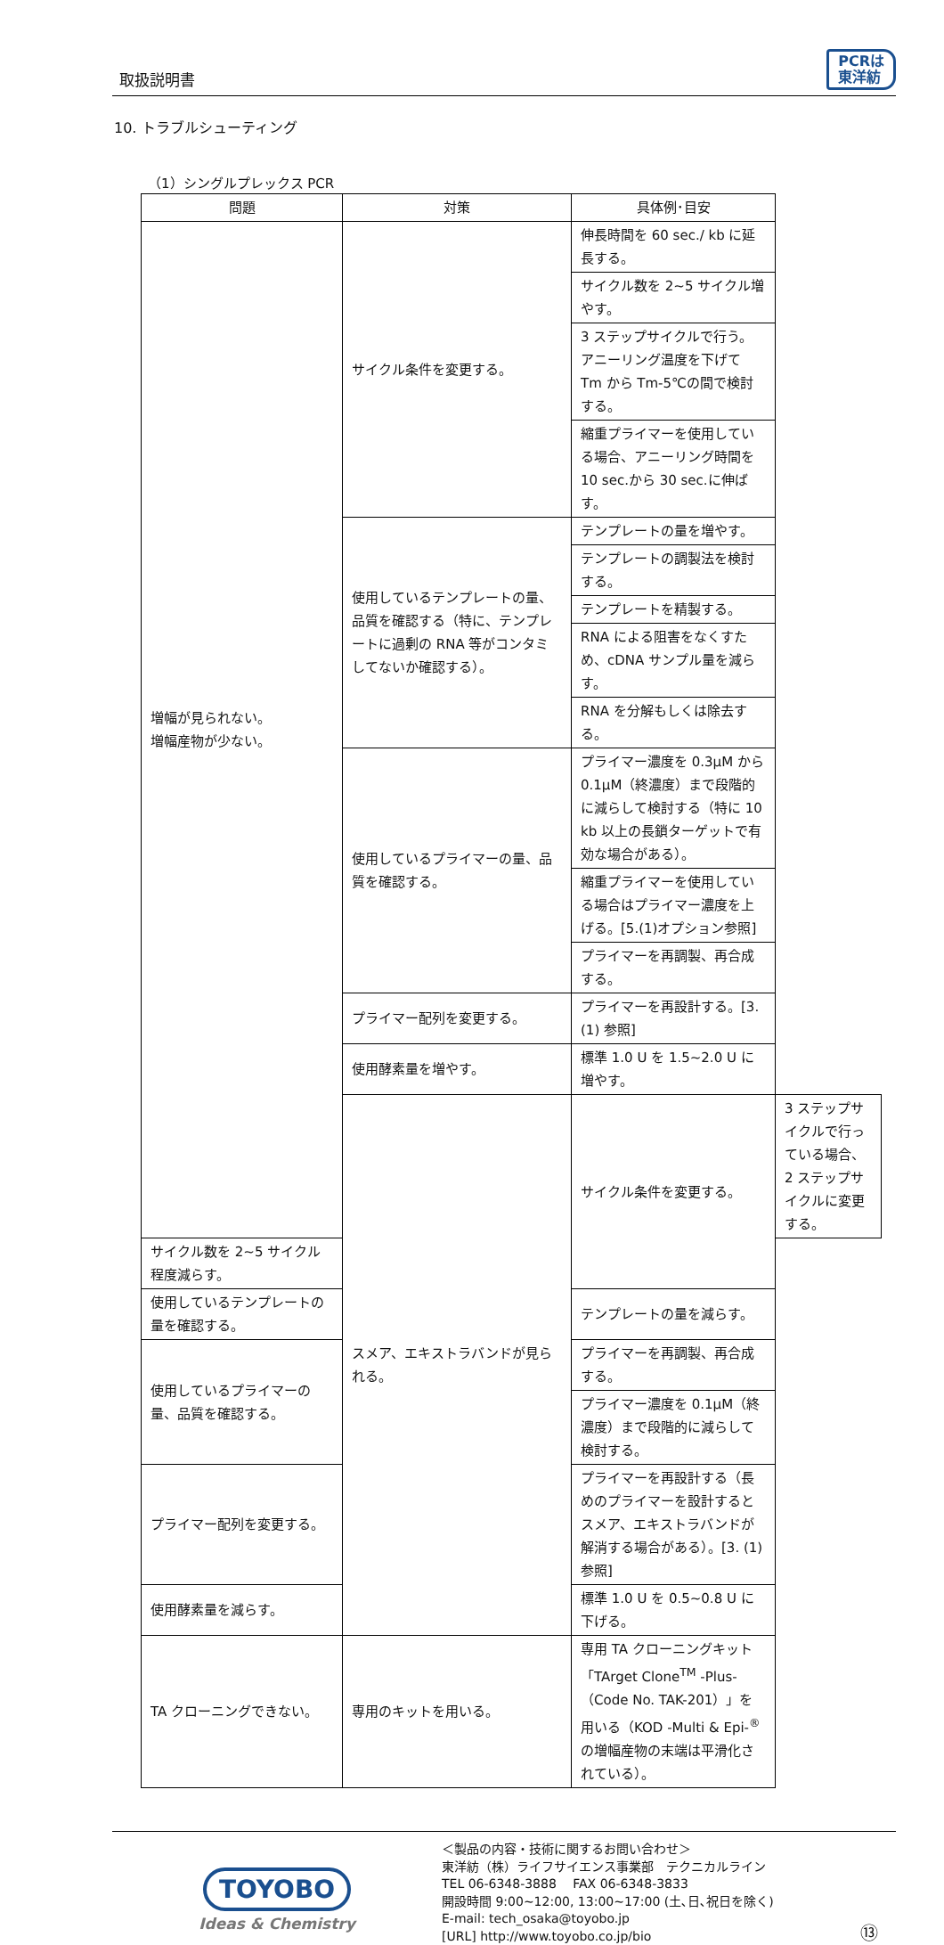取扱説明書
PCRは
東洋紡
10. トラブルシューティング
（1）シングルプレックス PCR
| 問題 | 対策 | 具体例･目安 | |
| --- | --- | --- | --- |
| 増幅が見られない。 増幅産物が少ない。 | サイクル条件を変更する。 | 伸長時間を 60 sec./ kb に延長する。 | |
| | | サイクル数を 2~5 サイクル増やす。 | |
| | | 3 ステップサイクルで行う。 アニーリング温度を下げて Tm から Tm-5℃の間で検討する。 | |
| | | 縮重プライマーを使用している場合、アニーリング時間を 10 sec.から 30 sec.に伸ばす。 | |
| | 使用しているテンプレートの量、品質を確認する（特に、テンプレートに過剰の RNA 等がコンタミしてないか確認する）。 | テンプレートの量を増やす。 | |
| | | テンプレートの調製法を検討する。 | |
| | | テンプレートを精製する。 | |
| | | RNA による阻害をなくすため、cDNA サンプル量を減らす。 | |
| | | RNA を分解もしくは除去する。 | |
| | 使用しているプライマーの量、品質を確認する。 | プライマー濃度を 0.3μM から 0.1μM（終濃度）まで段階的に減らして検討する（特に 10 kb 以上の長鎖ターゲットで有効な場合がある）。 | |
| | | 縮重プライマーを使用している場合はプライマー濃度を上げる。[5.(1)オプション参照] | |
| | | プライマーを再調製、再合成する。 | |
| | プライマー配列を変更する。 | プライマーを再設計する。[3. (1) 参照] | |
| | 使用酵素量を増やす。 | 標準 1.0 U を 1.5~2.0 U に増やす。 | |
| | スメア、エキストラバンドが見られる。 | サイクル条件を変更する。 | 3 ステップサイクルで行っている場合、2 ステップサイクルに変更する。 |
| サイクル数を 2~5 サイクル程度減らす。 | | | |
| 使用しているテンプレートの量を確認する。 | | テンプレートの量を減らす。 | |
| 使用しているプライマーの量、品質を確認する。 | | プライマーを再調製、再合成する。 | |
| | | プライマー濃度を 0.1μM（終濃度）まで段階的に減らして検討する。 | |
| プライマー配列を変更する。 | | プライマーを再設計する（長めのプライマーを設計するとスメア、エキストラバンドが解消する場合がある）。[3. (1) 参照] | |
| 使用酵素量を減らす。 | | 標準 1.0 U を 0.5~0.8 U に下げる。 | |
| TA クローニングできない。 | 専用のキットを用いる。 | 専用 TA クローニングキット「TArget Clone<sup>TM</sup> -Plus-（Code No. TAK-201）」を用いる（KOD -Multi & Epi-<sup>®</sup> の増幅産物の末端は平滑化されている）。 | |
TOYOBO
Ideas & Chemistry
＜製品の内容・技術に関するお問い合わせ＞
東洋紡（株）ライフサイエンス事業部　テクニカルライン
TEL 06-6348-3888　 FAX 06-6348-3833
開設時間 9:00~12:00, 13:00~17:00 (土､日､祝日を除く)
E-mail: tech_osaka@toyobo.jp
[URL] http://www.toyobo.co.jp/bio
⑬